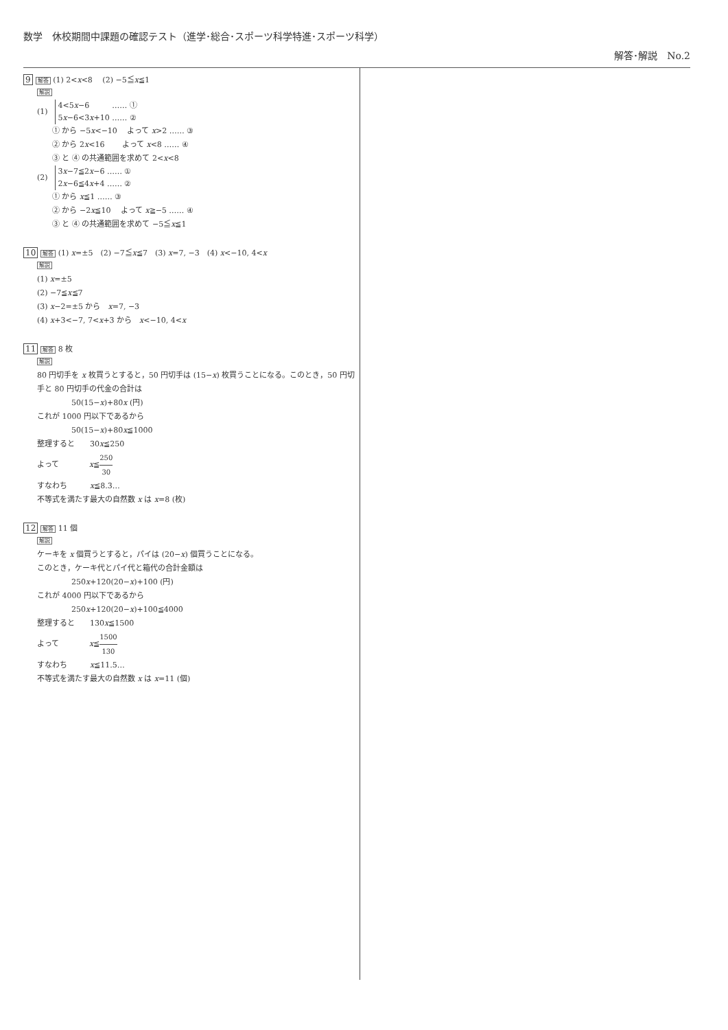数学　休校期間中課題の確認テスト（進学･総合･スポーツ科学特進･スポーツ科学）
解答･解説　No.2
9 解答 (1) 2<x<8　 (2) −5≦x≦1
解説
(1)
4<5x−6　　　…… ①
5x−6<3x+10 …… ②
① から −5x<−10　 よって x>2 …… ③
② から 2x<16　　 よって x<8 …… ④
③ と ④ の共通範囲を求めて 2<x<8
(2)
3x−7≦2x−6 …… ①
2x−6≦4x+4 …… ②
① から x≦1 …… ③
② から −2x≦10　 よって x≧−5 …… ④
③ と ④ の共通範囲を求めて −5≦x≦1
10 解答 (1) x=±5　(2) −7≦x≦7　(3) x=7, −3　(4) x<−10, 4<x
解説
(1) x=±5
(2) −7≦x≦7
(3) x−2=±5 から　x=7, −3
(4) x+3<−7, 7<x+3 から　x<−10, 4<x
11 解答 8 枚
解説
80 円切手を x 枚買うとすると，50 円切手は (15−x) 枚買うことになる。このとき，50 円切手と 80 円切手の代金の合計は
50(15−x)+80x (円)
これが 1000 円以下であるから
50(15−x)+80x≦1000
整理すると　　30x≦250
よって　　　　x≦250 30
すなわち　　　x≦8.3…
不等式を満たす最大の自然数 x は x=8 (枚)
12 解答 11 個
解説
ケーキを x 個買うとすると，パイは (20−x) 個買うことになる。
このとき，ケーキ代とパイ代と箱代の合計金額は
250x+120(20−x)+100 (円)
これが 4000 円以下であるから
250x+120(20−x)+100≦4000
整理すると　　130x≦1500
よって　　　　x≦1500 130
すなわち　　　x≦11.5…
不等式を満たす最大の自然数 x は x=11 (個)